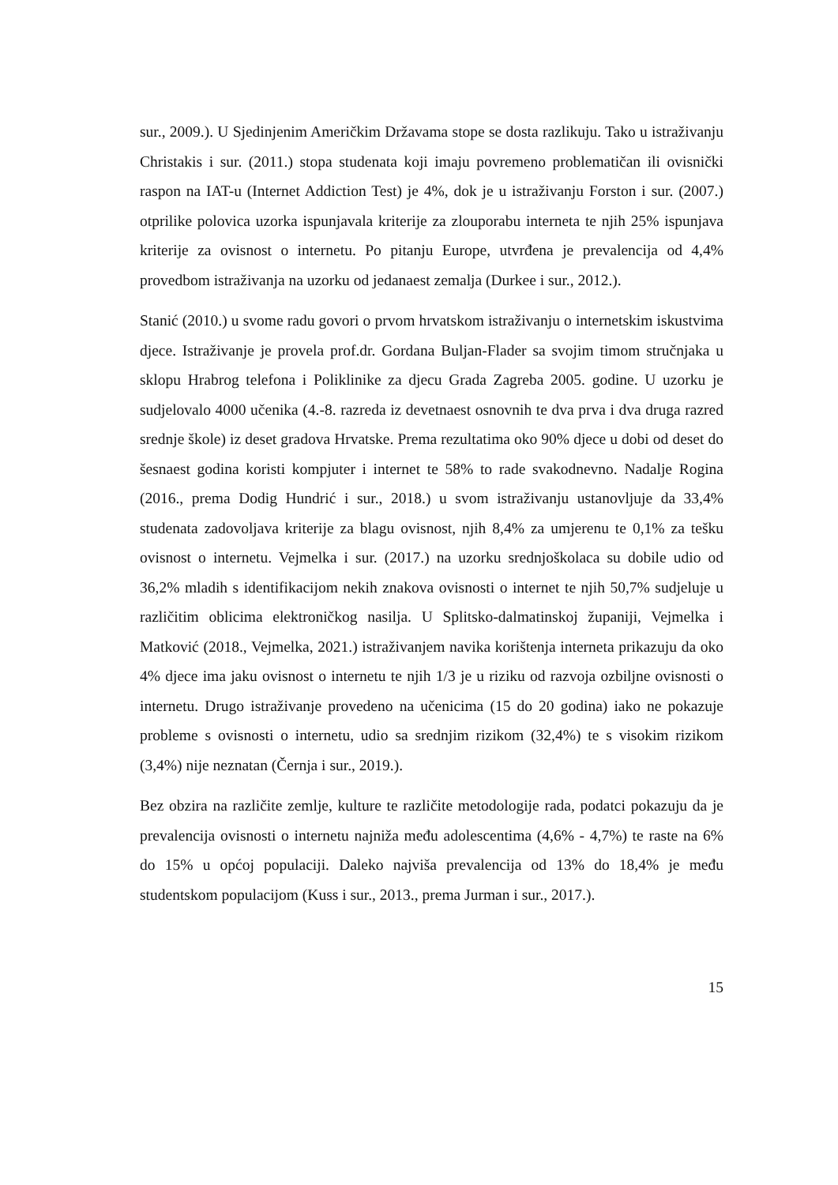sur., 2009.). U Sjedinjenim Američkim Državama stope se dosta razlikuju. Tako u istraživanju Christakis i sur. (2011.) stopa studenata koji imaju povremeno problematičan ili ovisnički raspon na IAT-u (Internet Addiction Test) je 4%, dok je u istraživanju Forston i sur. (2007.) otprilike polovica uzorka ispunjavala kriterije za zlouporabu interneta te njih 25% ispunjava kriterije za ovisnost o internetu. Po pitanju Europe, utvrđena je prevalencija od 4,4% provedbom istraživanja na uzorku od jedanaest zemalja (Durkee i sur., 2012.).
Stanić (2010.) u svome radu govori o prvom hrvatskom istraživanju o internetskim iskustvima djece. Istraživanje je provela prof.dr. Gordana Buljan-Flader sa svojim timom stručnjaka u sklopu Hrabrog telefona i Poliklinike za djecu Grada Zagreba 2005. godine. U uzorku je sudjelovalo 4000 učenika (4.-8. razreda iz devetnaest osnovnih te dva prva i dva druga razred srednje škole) iz deset gradova Hrvatske. Prema rezultatima oko 90% djece u dobi od deset do šesnaest godina koristi kompjuter i internet te 58% to rade svakodnevno. Nadalje Rogina (2016., prema Dodig Hundrić i sur., 2018.) u svom istraživanju ustanovljuje da 33,4% studenata zadovoljava kriterije za blagu ovisnost, njih 8,4% za umjerenu te 0,1% za tešku ovisnost o internetu. Vejmelka i sur. (2017.) na uzorku srednjoškolaca su dobile udio od 36,2% mladih s identifikacijom nekih znakova ovisnosti o internet te njih 50,7% sudjeluje u različitim oblicima elektroničkog nasilja. U Splitsko-dalmatinskoj županiji, Vejmelka i Matković (2018., Vejmelka, 2021.) istraživanjem navika korištenja interneta prikazuju da oko 4% djece ima jaku ovisnost o internetu te njih 1/3 je u riziku od razvoja ozbiljne ovisnosti o internetu. Drugo istraživanje provedeno na učenicima (15 do 20 godina) iako ne pokazuje probleme s ovisnosti o internetu, udio sa srednjim rizikom (32,4%) te s visokim rizikom (3,4%) nije neznatan (Černja i sur., 2019.).
Bez obzira na različite zemlje, kulture te različite metodologije rada, podatci pokazuju da je prevalencija ovisnosti o internetu najniža među adolescentima (4,6% - 4,7%) te raste na 6% do 15% u općoj populaciji. Daleko najviša prevalencija od 13% do 18,4% je među studentskom populacijom (Kuss i sur., 2013., prema Jurman i sur., 2017.).
15